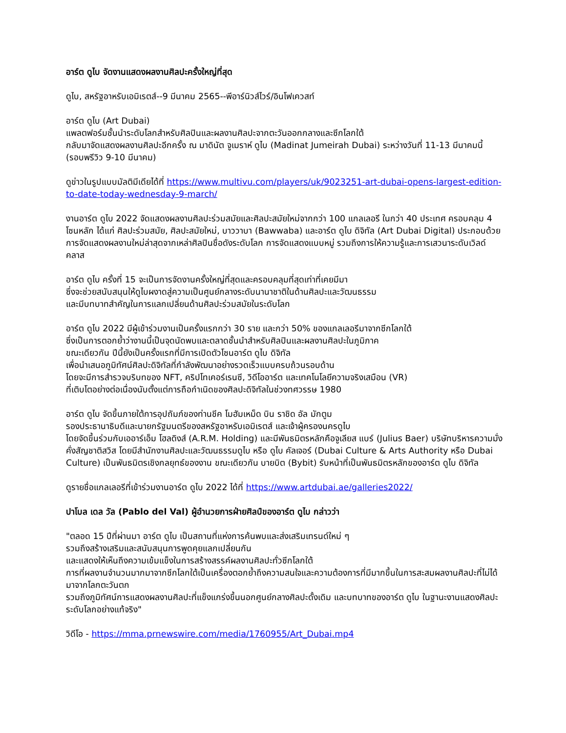อาร์ต ดูไบ จัดงานแสดงผลงานศิลปะครั้งใหญ่ที่สุด
ดูไบ, สหรัฐอาหรับเอมิเรตส์--9 มีนาคม 2565--พีอาร์นิวส์ไวร์/อินโฟเควสท์
อาร์ต ดูไบ (Art Dubai)
แพลตฟอร์มชั้นนำระดับโลกสำหรับศิลปินและผลงานศิลปะจากตะวันออกกลางและซีกโลกใต้
กลับมาจัดแสดงผลงานศิลปะอีกครั้ง ณ มาดินัต จูเมราห์ ดูไบ (Madinat Jumeirah Dubai) ระหว่างวันที่ 11-13 มีนาคมนี้ (รอบพรีวิว 9-10 มีนาคม)
ดูข่าวในรูปแบบมัลติมีเดียได้ที่ https://www.multivu.com/players/uk/9023251-art-dubai-opens-largest-edition-to-date-today-wednesday-9-march/
งานอาร์ต ดูไบ 2022 จัดแสดงผลงานศิลปะร่วมสมัยและศิลปะสมัยใหม่จากกว่า 100 แกลเลอรี ในกว่า 40 ประเทศ ครอบคลุม 4 โซนหลัก ได้แก่ ศิลปะร่วมสมัย, ศิลปะสมัยใหม่, บาววาบา (Bawwaba) และอาร์ต ดูไบ ดิจิทัล (Art Dubai Digital) ประกอบด้วยการจัดแสดงผลงานใหม่ล่าสุดจากเหล่าศิลปินชื่อดังระดับโลก การจัดแสดงแบบหมู่ รวมถึงการให้ความรู้และการเสวนาระดับเวิลด์คลาส
อาร์ต ดูไบ ครั้งที่ 15 จะเป็นการจัดงานครั้งใหญ่ที่สุดและครอบคลุมที่สุดเท่าที่เคยมีมา
ซึ่งจะช่วยสนับสนุนให้ดูไบผงาดสู่ความเป็นศูนย์กลางระดับนานาชาติในด้านศิลปะและวัฒนธรรม
และมีบทบาทสำคัญในการแลกเปลี่ยนด้านศิลปะร่วมสมัยในระดับโลก
อาร์ต ดูไบ 2022 มีผู้เข้าร่วมงานเป็นครั้งแรกกว่า 30 ราย และกว่า 50% ของแกลเลอรีมาจากซีกโลกใต้
ซึ่งเป็นการตอกย้ำว่างานนี้เป็นจุดนัดพบและตลาดชั้นนำสำหรับศิลปินและผลงานศิลปะในภูมิภาค
ขณะเดียวกัน ปีนี้ยังเป็นครั้งแรกที่มีการเปิดตัวโซนอาร์ต ดูไบ ดิจิทัล
เพื่อนำเสนอภูมิทัศน์ศิลปะดิจิทัลที่กำลังพัฒนาอย่างรวดเร็วแบบครบถ้วนรอบด้าน
โดยจะมีการสำรวจบริบทของ NFT, คริปโทเคอร์เรนซี, วิดีโออาร์ต และเทคโนโลยีความจริงเสมือน (VR)
ที่เติบโตอย่างต่อเนื่องนับตั้งแต่การถือกำเนิดของศิลปะดิจิทัลในช่วงทศวรรษ 1980
อาร์ต ดูไบ จัดขึ้นภายใต้การอุปถัมภ์ของท่านชีค โมฮัมเหม็ด บิน ราชิด อัล มักตูม
รองประธานาธิบดีและนายกรัฐมนตรีของสหรัฐอาหรับเอมิเรตส์ และเจ้าผู้ครองนครดูไบ
โดยจัดขึ้นร่วมกับเออาร์เอ็ม โฮลดิงส์ (A.R.M. Holding) และมีพันธมิตรหลักคือจูเลียส แบร์ (Julius Baer) บริษัทบริหารความมั่งคั่งสัญชาติสวิส โดยมีสำนักงานศิลปะและวัฒนธรรมดูไบ หรือ ดูไบ คัลเจอร์ (Dubai Culture & Arts Authority หรือ Dubai Culture) เป็นพันธมิตรเชิงกลยุทธ์ของงาน ขณะเดียวกัน บายบิต (Bybit) รับหน้าที่เป็นพันธมิตรหลักของอาร์ต ดูไบ ดิจิทัล
ดูรายชื่อแกลเลอรีที่เข้าร่วมงานอาร์ต ดูไบ 2022 ได้ที่ https://www.artdubai.ae/galleries2022/
ปาโบล เดล วัล (Pablo del Val) ผู้อำนวยการฝ่ายศิลป์ของอาร์ต ดูไบ กล่าวว่า
"ตลอด 15 ปีที่ผ่านมา อาร์ต ดูไบ เป็นสถานที่แห่งการค้นพบและส่งเสริมเทรนด์ใหม่ ๆ
รวมถึงสร้างเสริมและสนับสนุนการพูดคุยแลกเปลี่ยนกัน
และแสดงให้เห็นถึงความเข้มแข็งในการสร้างสรรค์ผลงานศิลปะทั่วซีกโลกใต้
การที่ผลงานจำนวนมากมาจากซีกโลกใต้เป็นเครื่องตอกย้ำถึงความสนใจและความต้องการที่มีมากขึ้นในการสะสมผลงานศิลปะที่ไม่ได้มาจากโลกตะวันตก
รวมถึงภูมิทัศน์การแสดงผลงานศิลปะที่แข็งแกร่งขึ้นนอกศูนย์กลางศิลปะดั้งเดิม และบทบาทของอาร์ต ดูไบ ในฐานะงานแสดงศิลปะระดับโลกอย่างแท้จริง"
วิดีโอ - https://mma.prnewswire.com/media/1760955/Art_Dubai.mp4